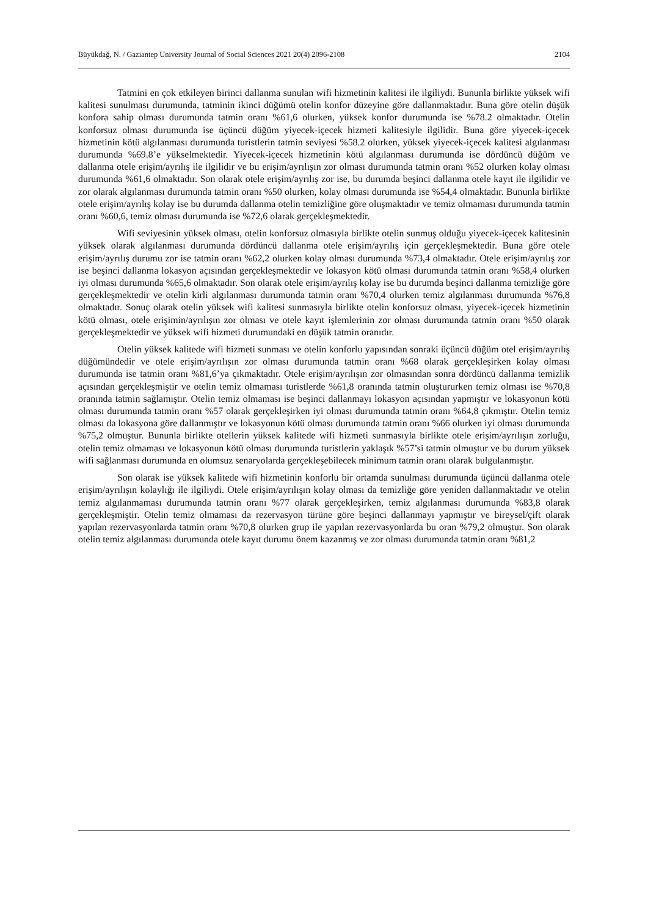Büyükdağ, N. / Gaziantep University Journal of Social Sciences 2021 20(4) 2096-2108 2104
Tatmini en çok etkileyen birinci dallanma sunulan wifi hizmetinin kalitesi ile ilgiliydi. Bununla birlikte yüksek wifi kalitesi sunulması durumunda, tatminin ikinci düğümü otelin konfor düzeyine göre dallanmaktadır. Buna göre otelin düşük konfora sahip olması durumunda tatmin oranı %61,6 olurken, yüksek konfor durumunda ise %78.2 olmaktadır. Otelin konforsuz olması durumunda ise üçüncü düğüm yiyecek-içecek hizmeti kalitesiyle ilgilidir. Buna göre yiyecek-içecek hizmetinin kötü algılanması durumunda turistlerin tatmin seviyesi %58.2 olurken, yüksek yiyecek-içecek kalitesi algılanması durumunda %69.8’e yükselmektedir. Yiyecek-içecek hizmetinin kötü algılanması durumunda ise dördüncü düğüm ve dallanma otele erişim/ayrılış ile ilgilidir ve bu erişim/ayrılışın zor olması durumunda tatmin oranı %52 olurken kolay olması durumunda %61,6 olmaktadır. Son olarak otele erişim/ayrılış zor ise, bu durumda beşinci dallanma otele kayıt ile ilgilidir ve zor olarak algılanması durumunda tatmin oranı %50 olurken, kolay olması durumunda ise %54,4 olmaktadır. Bununla birlikte otele erişim/ayrılış kolay ise bu durumda dallanma otelin temizliğine göre oluşmaktadır ve temiz olmaması durumunda tatmin oranı %60,6, temiz olması durumunda ise %72,6 olarak gerçekleşmektedir.
Wifi seviyesinin yüksek olması, otelin konforsuz olmasıyla birlikte otelin sunmuş olduğu yiyecek-içecek kalitesinin yüksek olarak algılanması durumunda dördüncü dallanma otele erişim/ayrılış için gerçekleşmektedir. Buna göre otele erişim/ayrılış durumu zor ise tatmin oranı %62,2 olurken kolay olması durumunda %73,4 olmaktadır. Otele erişim/ayrılış zor ise beşinci dallanma lokasyon açısından gerçekleşmektedir ve lokasyon kötü olması durumunda tatmin oranı %58,4 olurken iyi olması durumunda %65,6 olmaktadır. Son olarak otele erişim/ayrılış kolay ise bu durumda beşinci dallanma temizliğe göre gerçekleşmektedir ve otelin kirli algılanması durumunda tatmin oranı %70,4 olurken temiz algılanması durumunda %76,8 olmaktadır. Sonuç olarak otelin yüksek wifi kalitesi sunmasıyla birlikte otelin konforsuz olması, yiyecek-içecek hizmetinin kötü olması, otele erişimin/ayrılışın zor olması ve otele kayıt işlemlerinin zor olması durumunda tatmin oranı %50 olarak gerçekleşmektedir ve yüksek wifi hizmeti durumundaki en düşük tatmin oranıdır.
Otelin yüksek kalitede wifi hizmeti sunması ve otelin konforlu yapısından sonraki üçüncü düğüm otel erişim/ayrılış düğümündedir ve otele erişim/ayrılışın zor olması durumunda tatmin oranı %68 olarak gerçekleşirken kolay olması durumunda ise tatmin oranı %81,6’ya çıkmaktadır. Otele erişim/ayrılışın zor olmasından sonra dördüncü dallanma temizlik açısından gerçekleşmiştir ve otelin temiz olmaması turistlerde %61,8 oranında tatmin oluştururken temiz olması ise %70,8 oranında tatmin sağlamıştır. Otelin temiz olmaması ise beşinci dallanmayı lokasyon açısından yapmıştır ve lokasyonun kötü olması durumunda tatmin oranı %57 olarak gerçekleşirken iyi olması durumunda tatmin oranı %64,8 çıkmıştır. Otelin temiz olması da lokasyona göre dallanmıştır ve lokasyonun kötü olması durumunda tatmin oranı %66 olurken iyi olması durumunda %75,2 olmuştur. Bununla birlikte otellerin yüksek kalitede wifi hizmeti sunmasıyla birlikte otele erişim/ayrılışın zorluğu, otelin temiz olmaması ve lokasyonun kötü olması durumunda turistlerin yaklaşık %57’si tatmin olmuştur ve bu durum yüksek wifi sağlanması durumunda en olumsuz senaryolarda gerçekleşebilecek minimum tatmin oranı olarak bulgulanmıştır.
Son olarak ise yüksek kalitede wifi hizmetinin konforlu bir ortamda sunulması durumunda üçüncü dallanma otele erişim/ayrılışın kolaylığı ile ilgiliydi. Otele erişim/ayrılışın kolay olması da temizliğe göre yeniden dallanmaktadır ve otelin temiz algılanmaması durumunda tatmin oranı %77 olarak gerçekleşirken, temiz algılanması durumunda %83,8 olarak gerçekleşmiştir. Otelin temiz olmaması da rezervasyon türüne göre beşinci dallanmayı yapmıştır ve bireysel/çift olarak yapılan rezervasyonlarda tatmin oranı %70,8 olurken grup ile yapılan rezervasyonlarda bu oran %79,2 olmuştur. Son olarak otelin temiz algılanması durumunda otele kayıt durumu önem kazanmış ve zor olması durumunda tatmin oranı %81,2